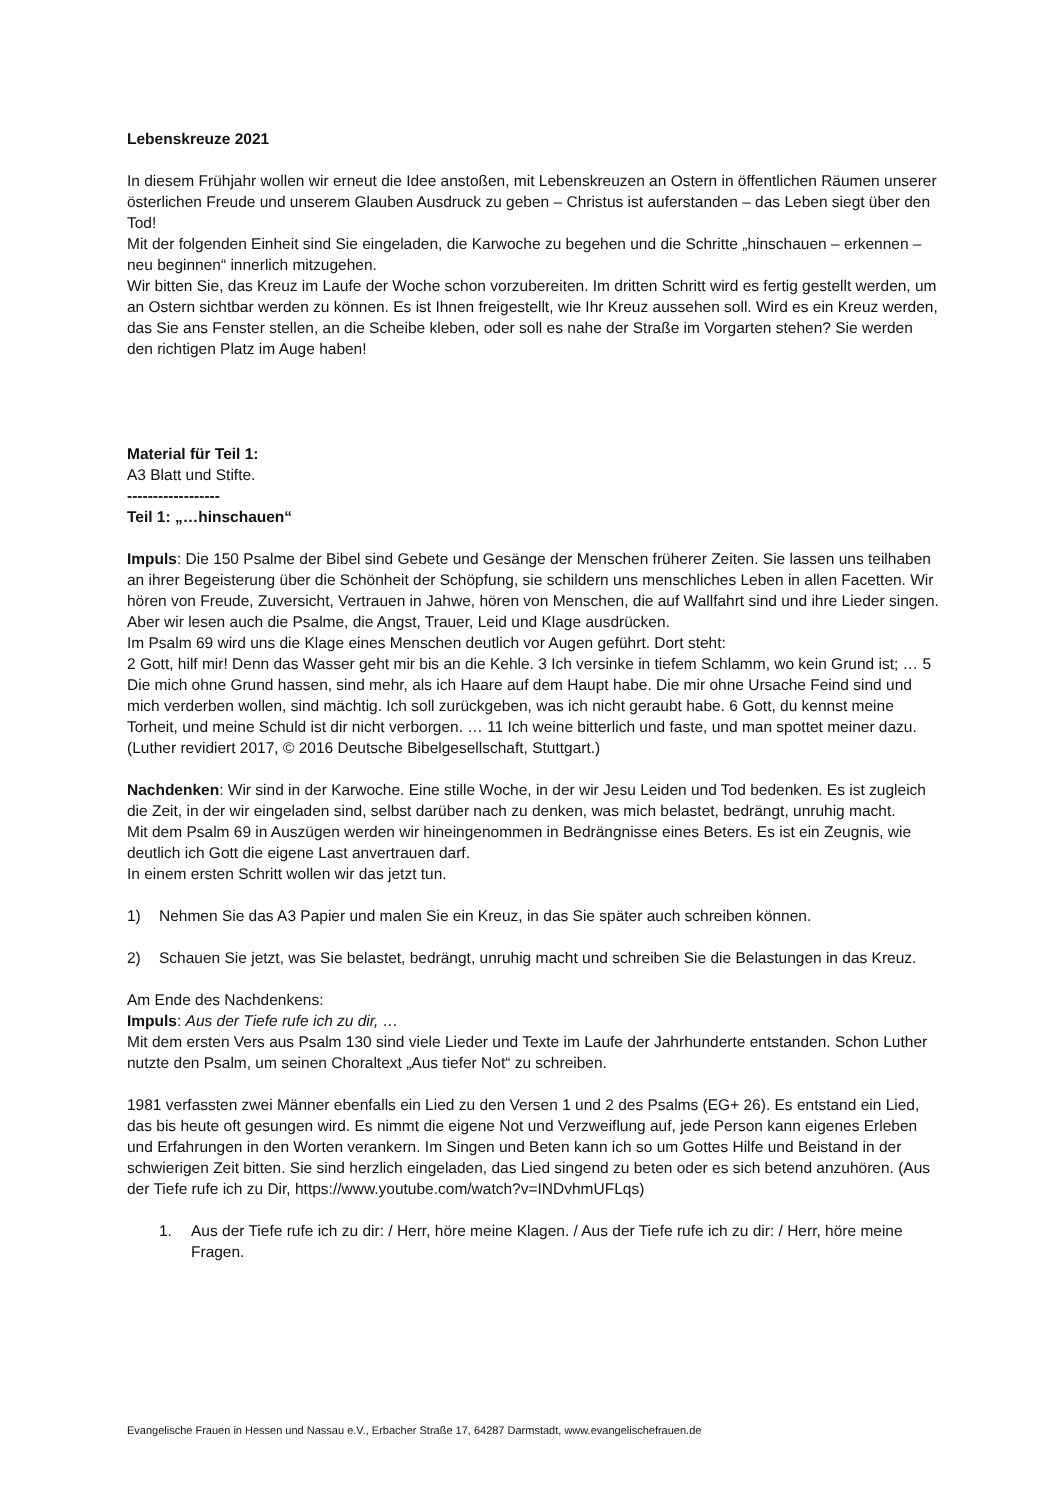Lebenskreuze 2021
In diesem Frühjahr wollen wir erneut die Idee anstoßen, mit Lebenskreuzen an Ostern in öffentlichen Räumen unserer österlichen Freude und unserem Glauben Ausdruck zu geben – Christus ist auferstanden – das Leben siegt über den Tod!
Mit der folgenden Einheit sind Sie eingeladen, die Karwoche zu begehen und die Schritte „hinschauen – erkennen – neu beginnen“ innerlich mitzugehen.
Wir bitten Sie, das Kreuz im Laufe der Woche schon vorzubereiten. Im dritten Schritt wird es fertig gestellt werden, um an Ostern sichtbar werden zu können. Es ist Ihnen freigestellt, wie Ihr Kreuz aussehen soll. Wird es ein Kreuz werden, das Sie ans Fenster stellen, an die Scheibe kleben, oder soll es nahe der Straße im Vorgarten stehen? Sie werden den richtigen Platz im Auge haben!
Material für Teil 1:
A3 Blatt und Stifte.
------------------
Teil 1: „…hinschauen“
Impuls: Die 150 Psalme der Bibel sind Gebete und Gesänge der Menschen früherer Zeiten. Sie lassen uns teilhaben an ihrer Begeisterung über die Schönheit der Schöpfung, sie schildern uns menschliches Leben in allen Facetten. Wir hören von Freude, Zuversicht, Vertrauen in Jahwe, hören von Menschen, die auf Wallfahrt sind und ihre Lieder singen. Aber wir lesen auch die Psalme, die Angst, Trauer, Leid und Klage ausdrücken.
Im Psalm 69 wird uns die Klage eines Menschen deutlich vor Augen geführt. Dort steht:
2 Gott, hilf mir! Denn das Wasser geht mir bis an die Kehle. 3 Ich versinke in tiefem Schlamm, wo kein Grund ist; … 5 Die mich ohne Grund hassen, sind mehr, als ich Haare auf dem Haupt habe. Die mir ohne Ursache Feind sind und mich verderben wollen, sind mächtig. Ich soll zurückgeben, was ich nicht geraubt habe. 6 Gott, du kennst meine Torheit, und meine Schuld ist dir nicht verborgen. … 11 Ich weine bitterlich und faste, und man spottet meiner dazu. (Luther revidiert 2017, © 2016 Deutsche Bibelgesellschaft, Stuttgart.)
Nachdenken: Wir sind in der Karwoche. Eine stille Woche, in der wir Jesu Leiden und Tod bedenken. Es ist zugleich die Zeit, in der wir eingeladen sind, selbst darüber nach zu denken, was mich belastet, bedrängt, unruhig macht.
Mit dem Psalm 69 in Auszügen werden wir hineingenommen in Bedrängnisse eines Beters. Es ist ein Zeugnis, wie deutlich ich Gott die eigene Last anvertrauen darf.
In einem ersten Schritt wollen wir das jetzt tun.
1) Nehmen Sie das A3 Papier und malen Sie ein Kreuz, in das Sie später auch schreiben können.
2) Schauen Sie jetzt, was Sie belastet, bedrängt, unruhig macht und schreiben Sie die Belastungen in das Kreuz.
Am Ende des Nachdenkens:
Impuls: Aus der Tiefe rufe ich zu dir, …
Mit dem ersten Vers aus Psalm 130 sind viele Lieder und Texte im Laufe der Jahrhunderte entstanden. Schon Luther nutzte den Psalm, um seinen Choraltext „Aus tiefer Not“ zu schreiben.
1981 verfassten zwei Männer ebenfalls ein Lied zu den Versen 1 und 2 des Psalms (EG+ 26). Es entstand ein Lied, das bis heute oft gesungen wird. Es nimmt die eigene Not und Verzweiflung auf, jede Person kann eigenes Erleben und Erfahrungen in den Worten verankern. Im Singen und Beten kann ich so um Gottes Hilfe und Beistand in der schwierigen Zeit bitten. Sie sind herzlich eingeladen, das Lied singend zu beten oder es sich betend anzuhören. (Aus der Tiefe rufe ich zu Dir, https://www.youtube.com/watch?v=INDvhmUFLqs)
1. Aus der Tiefe rufe ich zu dir: / Herr, höre meine Klagen. / Aus der Tiefe rufe ich zu dir: / Herr, höre meine Fragen.
Evangelische Frauen in Hessen und Nassau e.V., Erbacher Straße 17, 64287 Darmstadt, www.evangelischefrauen.de